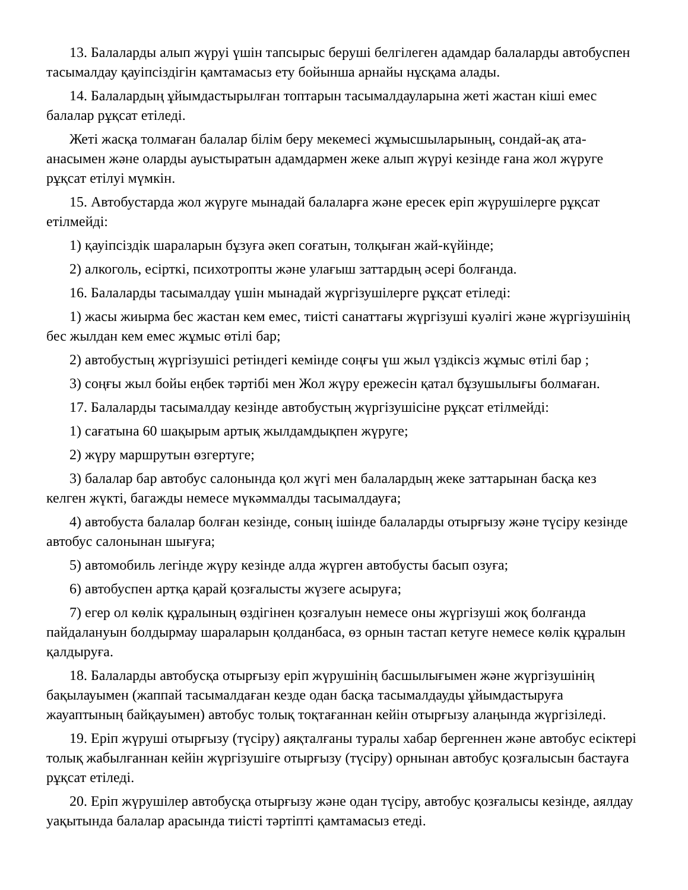13. Балаларды алып жүруі үшін тапсырыс беруші белгілеген адамдар балаларды автобуспен тасымалдау қауіпсіздігін қамтамасыз ету бойынша арнайы нұсқама алады.
14. Балалардың ұйымдастырылған топтарын тасымалдауларына жеті жастан кіші емес балалар рұқсат етіледі.
Жеті жасқа толмаған балалар білім беру мекемесі жұмысшыларының, сондай-ақ ата-анасымен және оларды ауыстыратын адамдармен жеке алып жүруі кезінде ғана жол жүруге рұқсат етілуі мүмкін.
15. Автобустарда жол жүруге мынадай балаларға және ересек еріп жүрушілерге рұқсат етілмейді:
1) қауіпсіздік шараларын бұзуға әкеп соғатын, толқыған жай-күйінде;
2) алкоголь, есірткі, психотропты және улағыш заттардың әсері болғанда.
16. Балаларды тасымалдау үшін мынадай жүргізушілерге рұқсат етіледі:
1) жасы жиырма бес жастан кем емес, тиісті санаттағы жүргізуші куәлігі және жүргізушінің бес жылдан кем емес жұмыс өтілі бар;
2) автобустың жүргізушісі ретіндегі кемінде соңғы үш жыл үздіксіз жұмыс өтілі бар ;
3) соңғы жыл бойы еңбек тәртібі мен Жол жүру ережесін қатал бұзушылығы болмаған.
17. Балаларды тасымалдау кезінде автобустың жүргізушісіне рұқсат етілмейді:
1) сағатына 60 шақырым артық жылдамдықпен жүруге;
2) жүру маршрутын өзгертуге;
3) балалар бар автобус салонында қол жүгі мен балалардың жеке заттарынан басқа кез келген жүкті, багажды немесе мүкәммалды тасымалдауға;
4) автобуста балалар болған кезінде, соның ішінде балаларды отырғызу және түсіру кезінде автобус салонынан шығуға;
5) автомобиль легінде жүру кезінде алда жүрген автобусты басып озуға;
6) автобуспен артқа қарай қозғалысты жүзеге асыруға;
7) егер ол көлік құралының өздігінен қозғалуын немесе оны жүргізуші жоқ болғанда пайдалануын болдырмау шараларын қолданбаса, өз орнын тастап кетуге немесе көлік құралын қалдыруға.
18. Балаларды автобусқа отырғызу еріп жүрушінің басшылығымен және жүргізушінің бақылауымен (жаппай тасымалдаған кезде одан басқа тасымалдауды ұйымдастыруға жауаптының байқауымен) автобус толық тоқтағаннан кейін отырғызу алаңында жүргізіледі.
19. Еріп жүруші отырғызу (түсіру) аяқталғаны туралы хабар бергеннен және автобус есіктері толық жабылғаннан кейін жүргізушіге отырғызу (түсіру) орнынан автобус қозғалысын бастауға рұқсат етіледі.
20. Еріп жүрушілер автобусқа отырғызу және одан түсіру, автобус қозғалысы кезінде, аялдау уақытында балалар арасында тиісті тәртіпті қамтамасыз етеді.